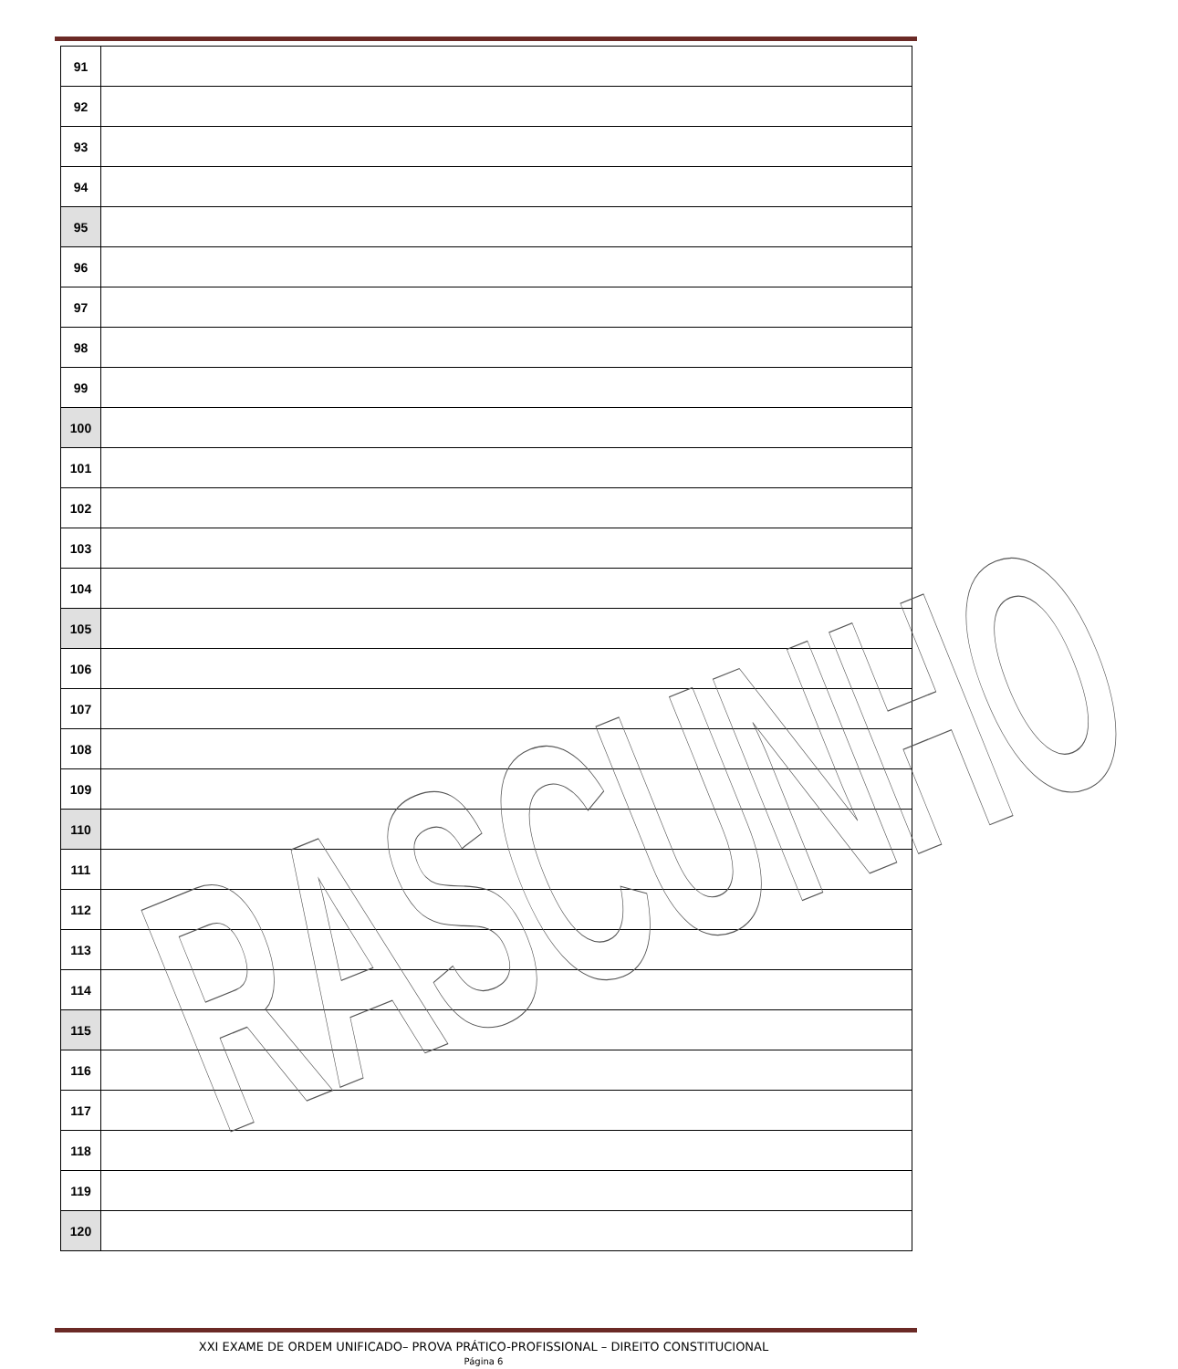| 91 | |
| 92 | |
| 93 | |
| 94 | |
| 95 | |
| 96 | |
| 97 | |
| 98 | |
| 99 | |
| 100 | |
| 101 | |
| 102 | |
| 103 | |
| 104 | |
| 105 | |
| 106 | |
| 107 | |
| 108 | |
| 109 | |
| 110 | |
| 111 | |
| 112 | |
| 113 | |
| 114 | |
| 115 | |
| 116 | |
| 117 | |
| 118 | |
| 119 | |
| 120 | |
RASCUNHO
XXI EXAME DE ORDEM UNIFICADO– PROVA PRÁTICO-PROFISSIONAL – DIREITO CONSTITUCIONAL
Página 6